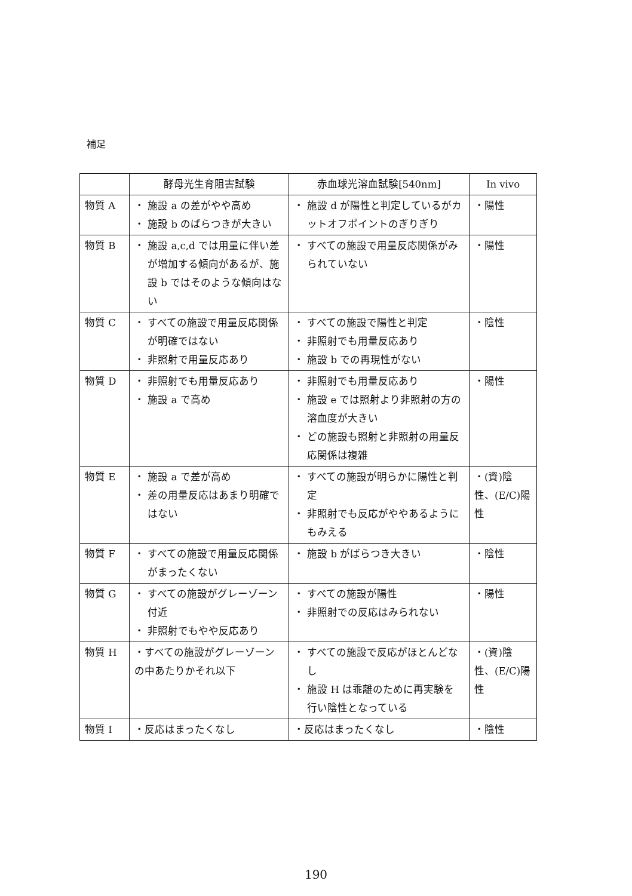補足
| | 酵母光生育阻害試験 | 赤血球光溶血試験[540nm] | In vivo |
| --- | --- | --- | --- |
| 物質 A | ・ 施設 a の差がやや高め ・ 施設 b のばらつきが大きい | ・ 施設 d が陽性と判定しているがカットオフポイントのぎりぎり | ・陽性 |
| 物質 B | ・ 施設 a,c,d では用量に伴い差が増加する傾向があるが、施設 b ではそのような傾向はない | ・ すべての施設で用量反応関係がみられていない | ・陽性 |
| 物質 C | ・ すべての施設で用量反応関係が明確ではない ・ 非照射で用量反応あり | ・ すべての施設で陽性と判定 ・ 非照射でも用量反応あり ・ 施設 b での再現性がない | ・陰性 |
| 物質 D | ・ 非照射でも用量反応あり ・ 施設 a で高め | ・ 非照射でも用量反応あり ・ 施設 e では照射より非照射の方の溶血度が大きい ・ どの施設も照射と非照射の用量反応関係は複雑 | ・陽性 |
| 物質 E | ・ 施設 a で差が高め ・ 差の用量反応はあまり明確ではない | ・ すべての施設が明らかに陽性と判定 ・ 非照射でも反応がややあるようにもみえる | ・(資)陰性、(E/C)陽性 |
| 物質 F | ・ すべての施設で用量反応関係がまったくない | ・ 施設 b がばらつき大きい | ・陰性 |
| 物質 G | ・ すべての施設がグレーゾーン付近 ・ 非照射でもやや反応あり | ・ すべての施設が陽性 ・ 非照射での反応はみられない | ・陽性 |
| 物質 H | ・すべての施設がグレーゾーンの中あたりかそれ以下 | ・ すべての施設で反応がほとんどなし ・ 施設 H は乖離のために再実験を行い陰性となっている | ・(資)陰性、(E/C)陽性 |
| 物質 I | ・反応はまったくなし | ・反応はまったくなし | ・陰性 |
190